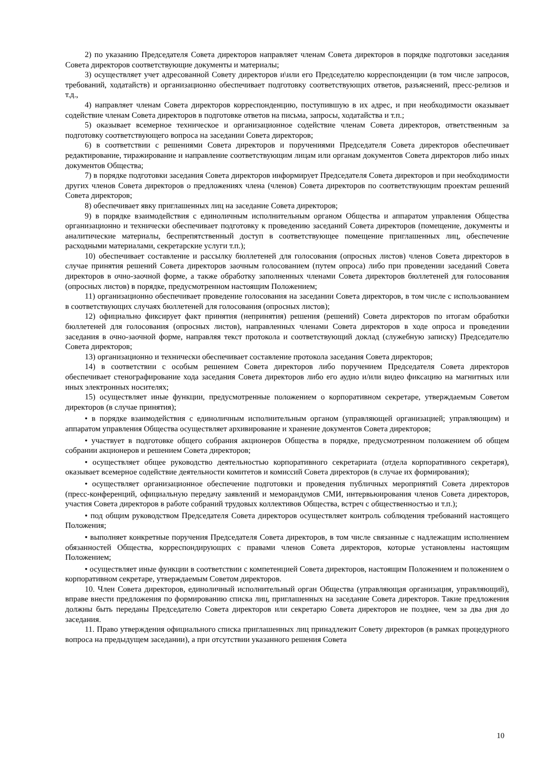2) по указанию Председателя Совета директоров направляет членам Совета директоров в порядке подготовки заседания Совета директоров соответствующие документы и материалы;
3) осуществляет учет адресованной Совету директоров и\или его Председателю корреспонденции (в том числе запросов, требований, ходатайств) и организационно обеспечивает подготовку соответствующих ответов, разъяснений, пресс-релизов и т.д.,
4) направляет членам Совета директоров корреспонденцию, поступившую в их адрес, и при необходимости оказывает содействие членам Совета директоров в подготовке ответов на письма, запросы, ходатайства и т.п.;
5) оказывает всемерное техническое и организационное содействие членам Совета директоров, ответственным за подготовку соответствующего вопроса на заседании Совета директоров;
6) в соответствии с решениями Совета директоров и поручениями Председателя Совета директоров обеспечивает редактирование, тиражирование и направление соответствующим лицам или органам документов Совета директоров либо иных документов Общества;
7) в порядке подготовки заседания Совета директоров информирует Председателя Совета директоров и при необходимости других членов Совета директоров о предложениях члена (членов) Совета директоров по соответствующим проектам решений Совета директоров;
8) обеспечивает явку приглашенных лиц на заседание Совета директоров;
9) в порядке взаимодействия с единоличным исполнительным органом Общества и аппаратом управления Общества организационно и технически обеспечивает подготовку к проведению заседаний Совета директоров (помещение, документы и аналитические материалы, беспрепятственный доступ в соответствующее помещение приглашенных лиц, обеспечение расходными материалами, секретарские услуги т.п.);
10) обеспечивает составление и рассылку бюллетеней для голосования (опросных листов) членов Совета директоров в случае принятия решений Совета директоров заочным голосованием (путем опроса) либо при проведении заседаний Совета директоров в очно-заочной форме, а также обработку заполненных членами Совета директоров бюллетеней для голосования (опросных листов) в порядке, предусмотренном настоящим Положением;
11) организационно обеспечивает проведение голосования на заседании Совета директоров, в том числе с использованием в соответствующих случаях бюллетеней для голосования (опросных листов);
12) официально фиксирует факт принятия (непринятия) решения (решений) Совета директоров по итогам обработки бюллетеней для голосования (опросных листов), направленных членами Совета директоров в ходе опроса и проведении заседания в очно-заочной форме, направляя текст протокола и соответствующий доклад (служебную записку) Председателю Совета директоров;
13) организационно и технически обеспечивает составление протокола заседания Совета директоров;
14) в соответствии с особым решением Совета директоров либо поручением Председателя Совета директоров обеспечивает стенографирование хода заседания Совета директоров либо его аудио и/или видео фиксацию на магнитных или иных электронных носителях;
15) осуществляет иные функции, предусмотренные положением о корпоративном секретаре, утверждаемым Советом директоров (в случае принятия);
• в порядке взаимодействия с единоличным исполнительным органом (управляющей организацией; управляющим) и аппаратом управления Общества осуществляет архивирование и хранение документов Совета директоров;
• участвует в подготовке общего собрания акционеров Общества в порядке, предусмотренном положением об общем собрании акционеров и решением Совета директоров;
• осуществляет общее руководство деятельностью корпоративного секретариата (отдела корпоративного секретаря), оказывает всемерное содействие деятельности комитетов и комиссий Совета директоров (в случае их формирования);
• осуществляет организационное обеспечение подготовки и проведения публичных мероприятий Совета директоров (пресс-конференций, официальную передачу заявлений и меморандумов СМИ, интервьюирования членов Совета директоров, участия Совета директоров в работе собраний трудовых коллективов Общества, встреч с общественностью и т.п.);
• под общим руководством Председателя Совета директоров осуществляет контроль соблюдения требований настоящего Положения;
• выполняет конкретные поручения Председателя Совета директоров, в том числе связанные с надлежащим исполнением обязанностей Общества, корреспондирующих с правами членов Совета директоров, которые установлены настоящим Положением;
• осуществляет иные функции в соответствии с компетенцией Совета директоров, настоящим Положением и положением о корпоративном секретаре, утверждаемым Советом директоров.
10. Член Совета директоров, единоличный исполнительный орган Общества (управляющая организация, управляющий), вправе внести предложения по формированию списка лиц, приглашенных на заседание Совета директоров. Такие предложения должны быть переданы Председателю Совета директоров или секретарю Совета директоров не позднее, чем за два дня до заседания.
11. Право утверждения официального списка приглашенных лиц принадлежит Совету директоров (в рамках процедурного вопроса на предыдущем заседании), а при отсутствии указанного решения Совета
10